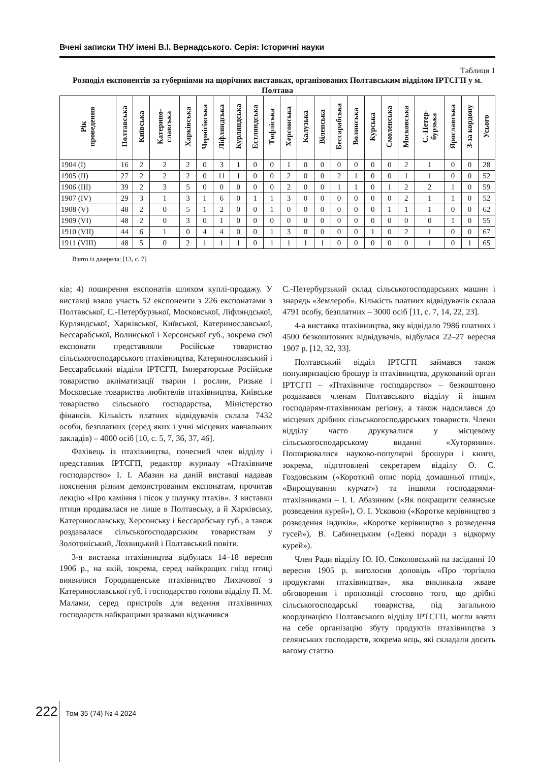Вчені записки ТНУ імені В.І. Вернадського. Серія: Історичні науки
Таблиця 1
Розподіл експонентів за губерніями на щорічних виставках, організованих Полтавським відділом ІРТСГП у м. Полтава
| Рік проведення | Полтавська | Київська | Катерино- славська | Харківська | Чернігівська | Ліфляндська | Курляндська | Естляндська | Тифліська | Херсонська | Калузька | Віленська | Бессарабська | Волинська | Курська | Смоленська | Московська | С.-Петер- бурзька | Ярославська | З-за кордону | Усього |
| --- | --- | --- | --- | --- | --- | --- | --- | --- | --- | --- | --- | --- | --- | --- | --- | --- | --- | --- | --- | --- | --- |
| 1904 (I) | 16 | 2 | 2 | 2 | 0 | 3 | 1 | 0 | 0 | 1 | 0 | 0 | 0 | 0 | 0 | 0 | 2 | 1 | 0 | 0 | 28 |
| 1905 (II) | 27 | 2 | 2 | 2 | 0 | 11 | 1 | 0 | 0 | 2 | 0 | 0 | 2 | 1 | 0 | 0 | 1 | 1 | 0 | 0 | 52 |
| 1906 (III) | 39 | 2 | 3 | 5 | 0 | 0 | 0 | 0 | 0 | 2 | 0 | 0 | 1 | 1 | 0 | 1 | 2 | 2 | 1 | 0 | 59 |
| 1907 (IV) | 29 | 3 | 1 | 3 | 1 | 6 | 0 | 1 | 1 | 3 | 0 | 0 | 0 | 0 | 0 | 0 | 2 | 1 | 1 | 0 | 52 |
| 1908 (V) | 48 | 2 | 0 | 5 | 1 | 2 | 0 | 0 | 1 | 0 | 0 | 0 | 0 | 0 | 0 | 1 | 1 | 1 | 0 | 0 | 62 |
| 1909 (VI) | 48 | 2 | 0 | 3 | 0 | 1 | 0 | 0 | 0 | 0 | 0 | 0 | 0 | 0 | 0 | 0 | 0 | 0 | 1 | 0 | 55 |
| 1910 (VII) | 44 | 6 | 1 | 0 | 4 | 4 | 0 | 0 | 1 | 3 | 0 | 0 | 0 | 0 | 1 | 0 | 2 | 1 | 0 | 0 | 67 |
| 1911 (VIII) | 48 | 5 | 0 | 2 | 1 | 1 | 1 | 0 | 1 | 1 | 1 | 1 | 0 | 0 | 0 | 0 | 0 | 1 | 0 | 1 | 65 |
Взято із джерела: [13, с. 7]
ків; 4) поширення експонатів шляхом куплі-продажу. У виставці взяло участь 52 експоненти з 226 експонатами з Полтавської, С.-Петербурзької, Московської, Ліфляндської, Курляндської, Харківської, Київської, Катеринославської, Бессарабської, Волинської і Херсонської губ., зокрема свої експонати представляли Російське товариство сільськогосподарського птахівництва, Катеринославський і Бессарабський відділи ІРТСГП, Імператорське Російське товариство акліматизації тварин і рослин, Ризьке і Московське товариства любителів птахівництва, Київське товариство сільського господарства, Міністерство фінансів. Кількість платних відвідувачів склала 7432 особи, безплатних (серед яких і учні місцевих навчальних закладів) – 4000 осіб [10, с. 5, 7, 36, 37, 46].
Фахівець із птахівництва, почесний член відділу і представник ІРТСГП, редактор журналу «Птахівниче господарство» І. І. Абазин на даній виставці надавав пояснення різним демонстрованим експонатам, прочитав лекцію «Про каміння і пісок у шлунку птахів». З виставки птиця продавалася не лише в Полтавську, а й Харківську, Катеринославську, Херсонську і Бессарабську губ., а також роздавалася сільськогосподарським товариствам у Золотоніський, Лохвицький і Полтавський повіти.
3-я виставка птахівництва відбулася 14–18 вересня 1906 р., на якій, зокрема, серед найкращих гнізд птиці виявилися Городищенське птахівництво Лихачової з Катеринославської губ. і господарство голови відділу П. М. Малами, серед пристроїв для ведення птахівничих господарств найкращими зразками відзначився
С.-Петербурзький склад сільськогосподарських машин і знарядь «Землероб». Кількість платних відвідувачів склала 4791 особу, безплатних – 3000 осіб [11, с. 7, 14, 22, 23].
4-а виставка птахівництва, яку відвідало 7986 платних і 4500 безкоштовних відвідувачів, відбулася 22–27 вересня 1907 р. [12, 32, 33].
Полтавський відділ ІРТСГП займався також популяризацією брошур із птахівництва, друкований орган ІРТСГП – «Птахівниче господарство» – безкоштовно роздавався членам Полтавського відділу й іншим господарям-птахівникам регіону, а також надсилався до місцевих дрібних сільськогосподарських товариств. Члени відділу часто друкувалися у місцевому сільськогосподарському виданні «Хуторянин». Поширювалися науково-популярні брошури і книги, зокрема, підготовлені секретарем відділу О. С. Гоздовським («Короткий опис порід домашньої птиці», «Вирощування курчат») та іншими господарями-птахівниками – І. І. Абазиним («Як покращити селянське розведення курей»), О. І. Усковою («Коротке керівництво з розведення індиків», «Коротке керівництво з розведення гусей»), В. Сабинецьким («Деякі поради з відкорму курей»).
Член Ради відділу Ю. Ю. Соколовський на засіданні 10 вересня 1905 р. виголосив доповідь «Про торгівлю продуктами птахівництва», яка викликала жваве обговорення і пропозиції стосовно того, що дрібні сільськогосподарські товариства, під загальною координацією Полтавського відділу ІРТСГП, могли взяти на себе організацію збуту продуктів птахівництва з селянських господарств, зокрема яєць, які складали досить вагому статтю
222 Том 35 (74) № 4 2024